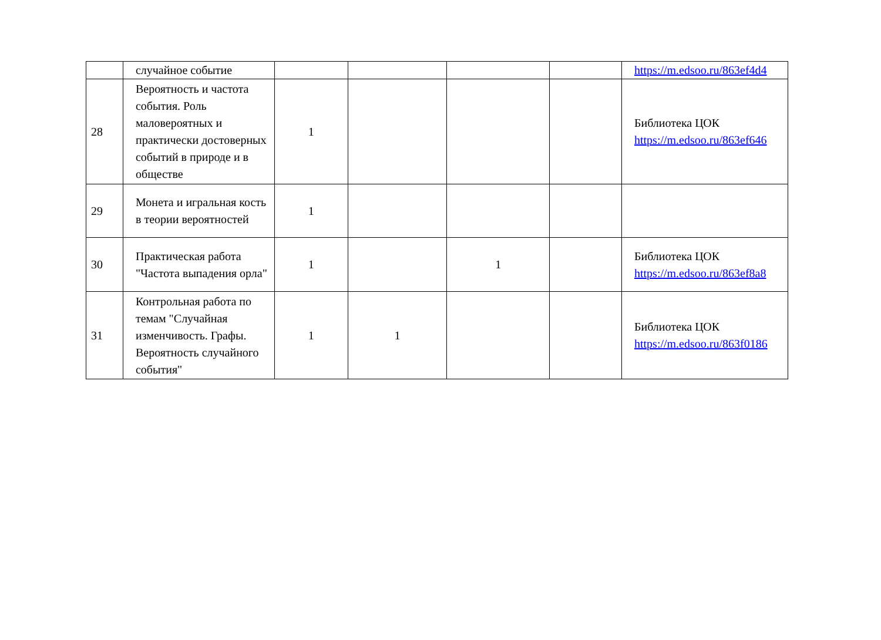| | случайное событие | | | | | https://m.edsoo.ru/863ef4d4 |
| 28 | Вероятность и частота события. Роль маловероятных и практически достоверных событий в природе и в обществе | 1 | | | | Библиотека ЦОК https://m.edsoo.ru/863ef646 |
| 29 | Монета и игральная кость в теории вероятностей | 1 | | | | |
| 30 | Практическая работа "Частота выпадения орла" | 1 | | 1 | | Библиотека ЦОК https://m.edsoo.ru/863ef8a8 |
| 31 | Контрольная работа по темам "Случайная изменчивость. Графы. Вероятность случайного события" | 1 | 1 | | | Библиотека ЦОК https://m.edsoo.ru/863f0186 |